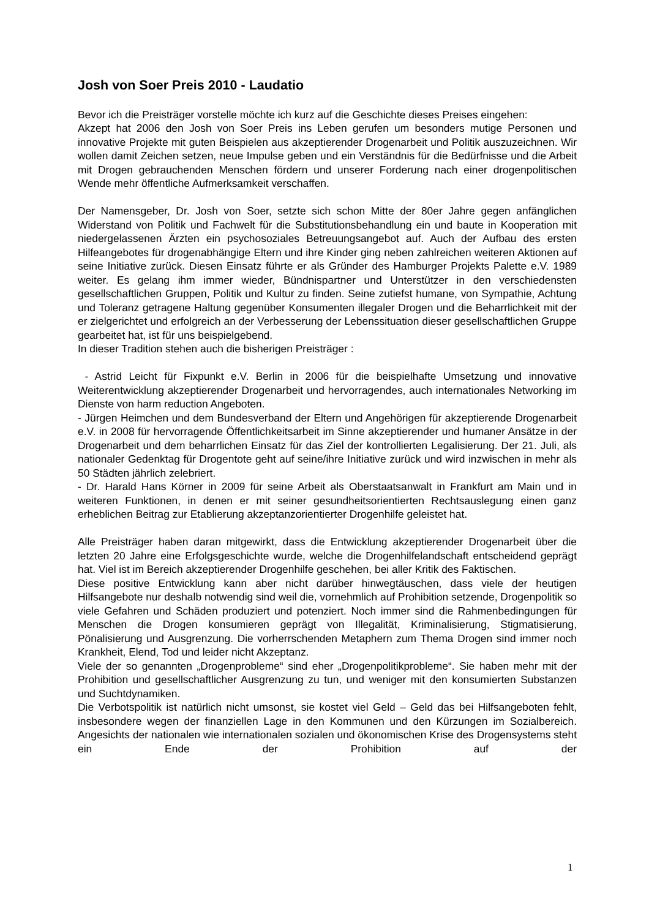Josh von Soer Preis 2010 - Laudatio
Bevor ich die Preisträger vorstelle möchte ich kurz auf die Geschichte dieses Preises eingehen:
Akzept hat 2006 den Josh von Soer Preis ins Leben gerufen um besonders mutige Personen und innovative Projekte mit guten Beispielen aus akzeptierender Drogenarbeit und Politik auszuzeichnen. Wir wollen damit Zeichen setzen, neue Impulse geben und ein Verständnis für die Bedürfnisse und die Arbeit mit Drogen gebrauchenden Menschen fördern und unserer Forderung nach einer drogenpolitischen Wende mehr öffentliche Aufmerksamkeit verschaffen.
Der Namensgeber, Dr. Josh von Soer, setzte sich schon Mitte der 80er Jahre gegen anfänglichen Widerstand von Politik und Fachwelt für die Substitutionsbehandlung ein und baute in Kooperation mit niedergelassenen Ärzten ein psychosoziales Betreuungsangebot auf. Auch der Aufbau des ersten Hilfeangebotes für drogenabhängige Eltern und ihre Kinder ging neben zahlreichen weiteren Aktionen auf seine Initiative zurück. Diesen Einsatz führte er als Gründer des Hamburger Projekts Palette e.V. 1989 weiter. Es gelang ihm immer wieder, Bündnispartner und Unterstützer in den verschiedensten gesellschaftlichen Gruppen, Politik und Kultur zu finden. Seine zutiefst humane, von Sympathie, Achtung und Toleranz getragene Haltung gegenüber Konsumenten illegaler Drogen und die Beharrlichkeit mit der er zielgerichtet und erfolgreich an der Verbesserung der Lebenssituation dieser gesellschaftlichen Gruppe gearbeitet hat, ist für uns beispielgebend.
In dieser Tradition stehen auch die bisherigen Preisträger :
- Astrid Leicht für Fixpunkt e.V. Berlin in 2006 für die beispielhafte Umsetzung und innovative Weiterentwicklung akzeptierender Drogenarbeit und hervorragendes, auch internationales Networking im Dienste von harm reduction Angeboten.
- Jürgen Heimchen und dem Bundesverband der Eltern und Angehörigen für akzeptierende Drogenarbeit e.V. in 2008 für hervorragende Öffentlichkeitsarbeit im Sinne akzeptierender und humaner Ansätze in der Drogenarbeit und dem beharrlichen Einsatz für das Ziel der kontrollierten Legalisierung. Der 21. Juli, als nationaler Gedenktag für Drogentote geht auf seine/ihre Initiative zurück und wird inzwischen in mehr als 50 Städten jährlich zelebriert.
- Dr. Harald Hans Körner in 2009 für seine Arbeit als Oberstaatsanwalt in Frankfurt am Main und in weiteren Funktionen, in denen er mit seiner gesundheitsorientierten Rechtsauslegung einen ganz erheblichen Beitrag zur Etablierung akzeptanzorientierter Drogenhilfe geleistet hat.
Alle Preisträger haben daran mitgewirkt, dass die Entwicklung akzeptierender Drogenarbeit über die letzten 20 Jahre eine Erfolgsgeschichte wurde, welche die Drogenhilfelandschaft entscheidend geprägt hat. Viel ist im Bereich akzeptierender Drogenhilfe geschehen, bei aller Kritik des Faktischen.
Diese positive Entwicklung kann aber nicht darüber hinwegtäuschen, dass viele der heutigen Hilfsangebote nur deshalb notwendig sind weil die, vornehmlich auf Prohibition setzende, Drogenpolitik so viele Gefahren und Schäden produziert und potenziert. Noch immer sind die Rahmenbedingungen für Menschen die Drogen konsumieren geprägt von Illegalität, Kriminalisierung, Stigmatisierung, Pönalisierung und Ausgrenzung. Die vorherrschenden Metaphern zum Thema Drogen sind immer noch Krankheit, Elend, Tod und leider nicht Akzeptanz.
Viele der so genannten „Drogenprobleme“ sind eher „Drogenpolitikprobleme“. Sie haben mehr mit der Prohibition und gesellschaftlicher Ausgrenzung zu tun, und weniger mit den konsumierten Substanzen und Suchtdynamiken.
Die Verbotspolitik ist natürlich nicht umsonst, sie kostet viel Geld – Geld das bei Hilfsangeboten fehlt, insbesondere wegen der finanziellen Lage in den Kommunen und den Kürzungen im Sozialbereich. Angesichts der nationalen wie internationalen sozialen und ökonomischen Krise des Drogensystems steht ein Ende der Prohibition auf der
1